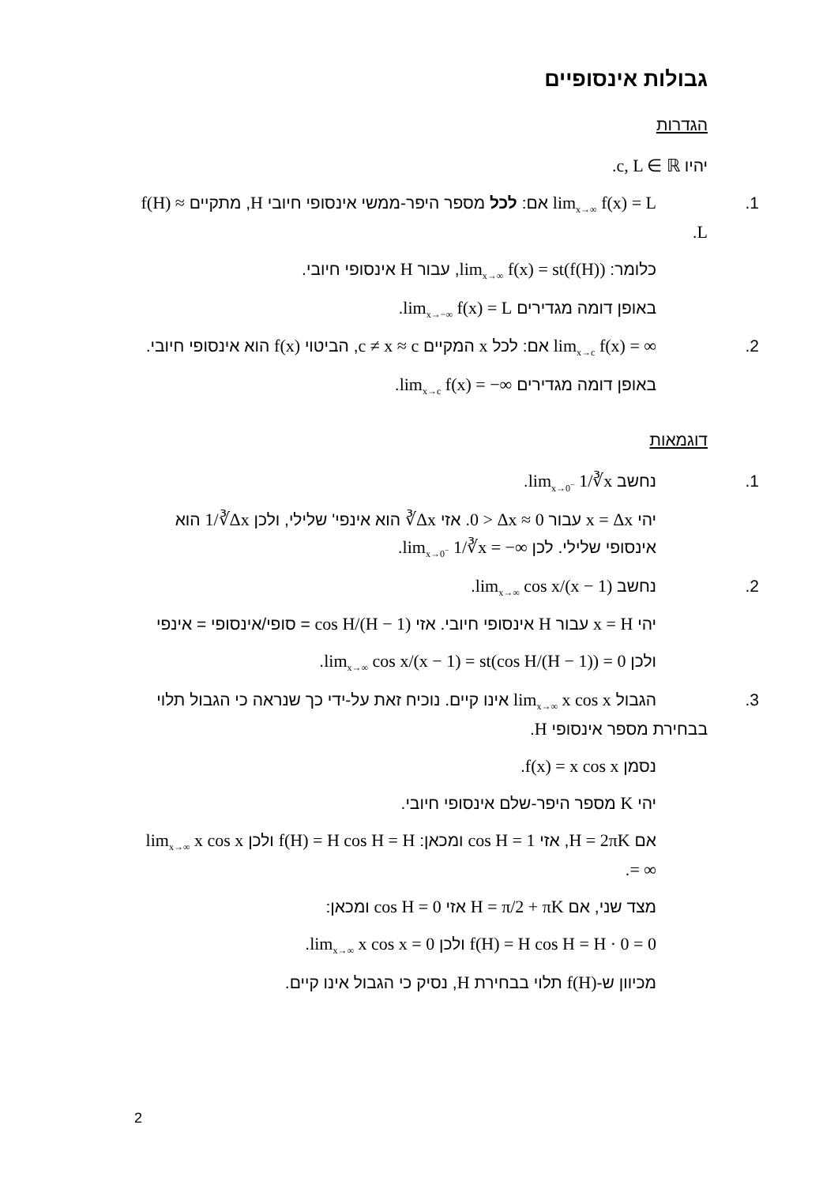גבולות אינסופיים
הגדרות
יהיו c, L ∈ ℝ.
1. lim<sub>x→∞</sub> f(x) = L אם: לכל מספר היפר-ממשי אינסופי חיובי H, מתקיים f(H) ≈ L.
כלומר: lim<sub>x→∞</sub> f(x) = st(f(H)), עבור H אינסופי חיובי.
באופן דומה מגדירים lim<sub>x→−∞</sub> f(x) = L.
2. lim<sub>x→c</sub> f(x) = ∞ אם: לכל x המקיים c ≠ x ≈ c, הביטוי f(x) הוא אינסופי חיובי.
באופן דומה מגדירים lim<sub>x→c</sub> f(x) = −∞.
דוגמאות
1. נחשב lim<sub>x→0<sup>−</sup></sub> 1/∛x.
יהי x = Δx עבור 0 > Δx ≈ 0. אזי ∛Δx הוא אינפי' שלילי, ולכן 1/∛Δx הוא אינסופי שלילי. לכן lim<sub>x→0<sup>−</sup></sub> 1/∛x = −∞.
2. נחשב lim<sub>x→∞</sub> cos x/(x − 1).
יהי x = H עבור H אינסופי חיובי. אזי cos H/(H − 1) = סופי/אינסופי = אינפי
ולכן lim<sub>x→∞</sub> cos x/(x − 1) = st(cos H/(H − 1)) = 0.
3. הגבול lim<sub>x→∞</sub> x cos x אינו קיים. נוכיח זאת על-ידי כך שנראה כי הגבול תלוי בבחירת מספר אינסופי H.
נסמן f(x) = x cos x.
יהי K מספר היפר-שלם אינסופי חיובי.
אם H = 2πK, אזי cos H = 1 ומכאן: f(H) = H cos H = H ולכן lim<sub>x→∞</sub> x cos x = ∞.
מצד שני, אם H = π/2 + πK אזי cos H = 0 ומכאן:
f(H) = H cos H = H · 0 = 0 ולכן lim<sub>x→∞</sub> x cos x = 0.
מכיוון ש-f(H) תלוי בבחירת H, נסיק כי הגבול אינו קיים.
2